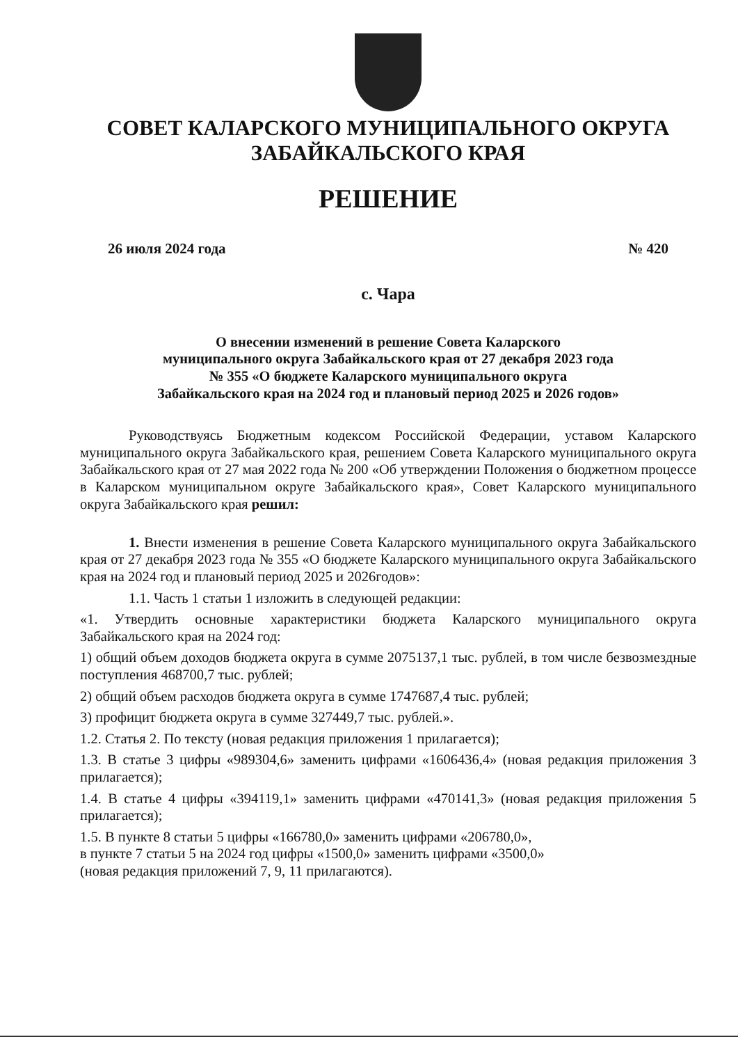СОВЕТ КАЛАРСКОГО МУНИЦИПАЛЬНОГО ОКРУГА
ЗАБАЙКАЛЬСКОГО КРАЯ
РЕШЕНИЕ
26 июля 2024 года № 420
с. Чара
О внесении изменений в решение Совета Каларского
муниципального округа Забайкальского края от 27 декабря 2023 года
№ 355 «О бюджете Каларского муниципального округа
Забайкальского края на 2024 год и плановый период 2025 и 2026 годов»
Руководствуясь Бюджетным кодексом Российской Федерации, уставом Каларского муниципального округа Забайкальского края, решением Совета Каларского муниципального округа Забайкальского края от 27 мая 2022 года № 200 «Об утверждении Положения о бюджетном процессе в Каларском муниципальном округе Забайкальского края», Совет Каларского муниципального округа Забайкальского края решил:
1. Внести изменения в решение Совета Каларского муниципального округа Забайкальского края от 27 декабря 2023 года № 355 «О бюджете Каларского муниципального округа Забайкальского края на 2024 год и плановый период 2025 и 2026годов»:
1.1. Часть 1 статьи 1 изложить в следующей редакции:
«1. Утвердить основные характеристики бюджета Каларского муниципального округа Забайкальского края на 2024 год:
1) общий объем доходов бюджета округа в сумме 2075137,1 тыс. рублей, в том числе безвозмездные поступления 468700,7 тыс. рублей;
2) общий объем расходов бюджета округа в сумме 1747687,4 тыс. рублей;
3) профицит бюджета округа в сумме 327449,7 тыс. рублей.».
1.2. Статья 2. По тексту (новая редакция приложения 1 прилагается);
1.3. В статье 3 цифры «989304,6» заменить цифрами «1606436,4» (новая редакция приложения 3 прилагается);
1.4. В статье 4 цифры «394119,1» заменить цифрами «470141,3» (новая редакция приложения 5 прилагается);
1.5. В пункте 8 статьи 5 цифры «166780,0» заменить цифрами «206780,0»,
в пункте 7 статьи 5 на 2024 год цифры «1500,0» заменить цифрами «3500,0»
(новая редакция приложений 7, 9, 11 прилагаются).